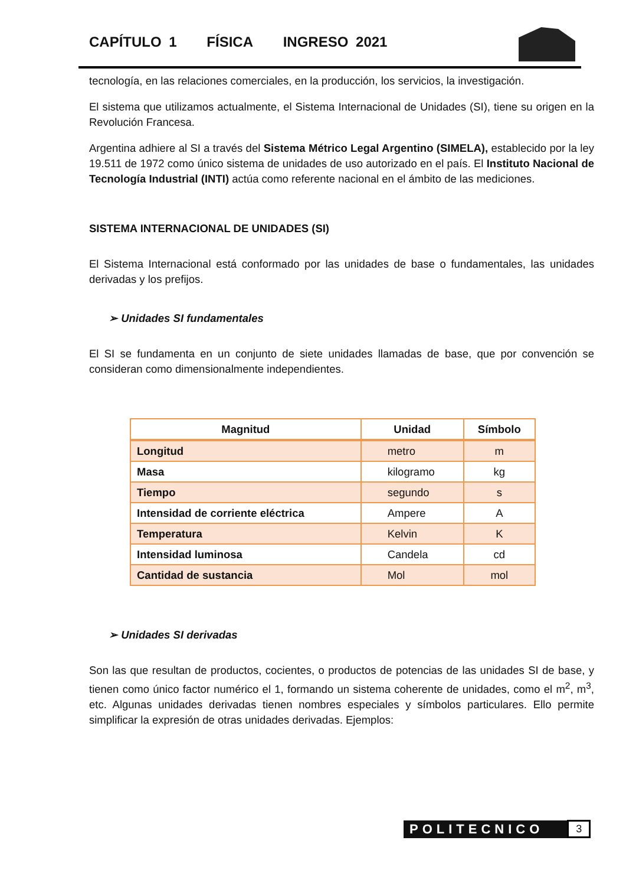CAPÍTULO 1 FÍSICA INGRESO 2021
tecnología, en las relaciones comerciales, en la producción, los servicios, la investigación.
El sistema que utilizamos actualmente, el Sistema Internacional de Unidades (SI), tiene su origen en la Revolución Francesa.
Argentina adhiere al SI a través del Sistema Métrico Legal Argentino (SIMELA), establecido por la ley 19.511 de 1972 como único sistema de unidades de uso autorizado en el país. El Instituto Nacional de Tecnología Industrial (INTI) actúa como referente nacional en el ámbito de las mediciones.
SISTEMA INTERNACIONAL DE UNIDADES (SI)
El Sistema Internacional está conformado por las unidades de base o fundamentales, las unidades derivadas y los prefijos.
➢ Unidades SI fundamentales
El SI se fundamenta en un conjunto de siete unidades llamadas de base, que por convención se consideran como dimensionalmente independientes.
| Magnitud | Unidad | Símbolo |
| --- | --- | --- |
| Longitud | metro | m |
| Masa | kilogramo | kg |
| Tiempo | segundo | s |
| Intensidad de corriente eléctrica | Ampere | A |
| Temperatura | Kelvin | K |
| Intensidad luminosa | Candela | cd |
| Cantidad de sustancia | Mol | mol |
➢ Unidades SI derivadas
Son las que resultan de productos, cocientes, o productos de potencias de las unidades SI de base, y tienen como único factor numérico el 1, formando un sistema coherente de unidades, como el m<sup>2</sup>, m<sup>3</sup>, etc. Algunas unidades derivadas tienen nombres especiales y símbolos particulares. Ello permite simplificar la expresión de otras unidades derivadas. Ejemplos:
POLITECNICO 3